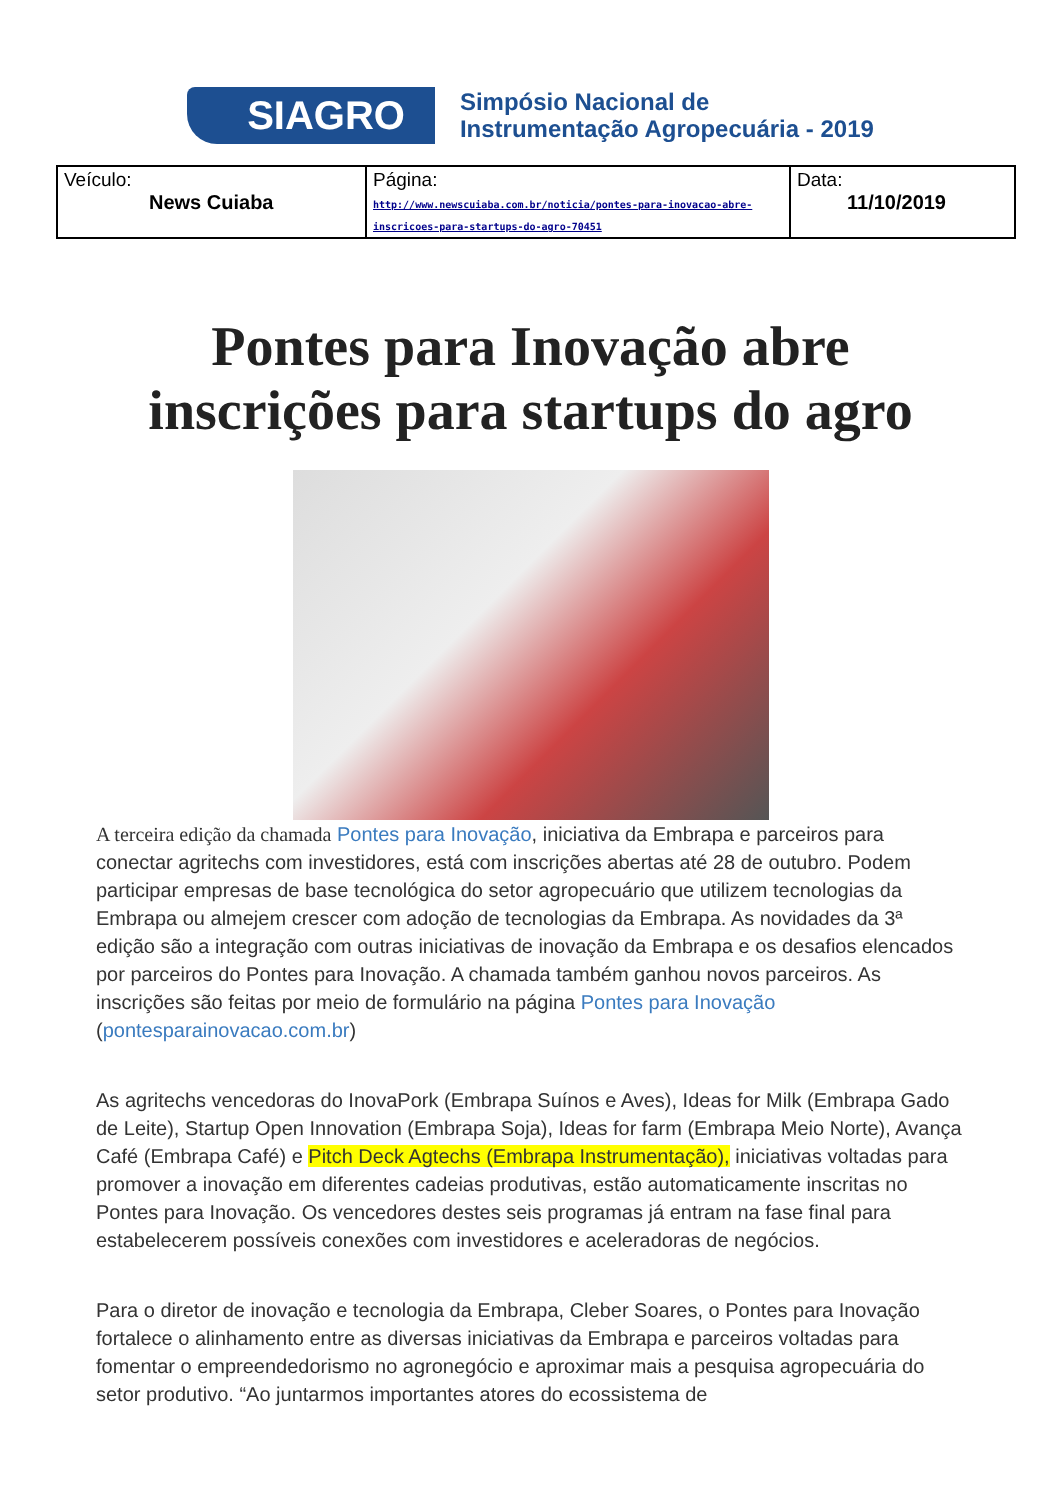SIAGRO
Simpósio Nacional de
Instrumentação Agropecuária - 2019
| Veículo: News Cuiaba | Página: http://www.newscuiaba.com.br/noticia/pontes-para-inovacao-abre-inscricoes-para-startups-do-agro-70451 | Data: 11/10/2019 |
Pontes para Inovação abre inscrições para startups do agro
A terceira edição da chamada Pontes para Inovação, iniciativa da Embrapa e parceiros para conectar agritechs com investidores, está com inscrições abertas até 28 de outubro. Podem participar empresas de base tecnológica do setor agropecuário que utilizem tecnologias da Embrapa ou almejem crescer com adoção de tecnologias da Embrapa. As novidades da 3ª edição são a integração com outras iniciativas de inovação da Embrapa e os desafios elencados por parceiros do Pontes para Inovação. A chamada também ganhou novos parceiros. As inscrições são feitas por meio de formulário na página Pontes para Inovação (pontesparainovacao.com.br)
As agritechs vencedoras do InovaPork (Embrapa Suínos e Aves), Ideas for Milk (Embrapa Gado de Leite), Startup Open Innovation (Embrapa Soja), Ideas for farm (Embrapa Meio Norte), Avança Café (Embrapa Café) e Pitch Deck Agtechs (Embrapa Instrumentação), iniciativas voltadas para promover a inovação em diferentes cadeias produtivas, estão automaticamente inscritas no Pontes para Inovação. Os vencedores destes seis programas já entram na fase final para estabelecerem possíveis conexões com investidores e aceleradoras de negócios.
Para o diretor de inovação e tecnologia da Embrapa, Cleber Soares, o Pontes para Inovação fortalece o alinhamento entre as diversas iniciativas da Embrapa e parceiros voltadas para fomentar o empreendedorismo no agronegócio e aproximar mais a pesquisa agropecuária do setor produtivo. “Ao juntarmos importantes atores do ecossistema de